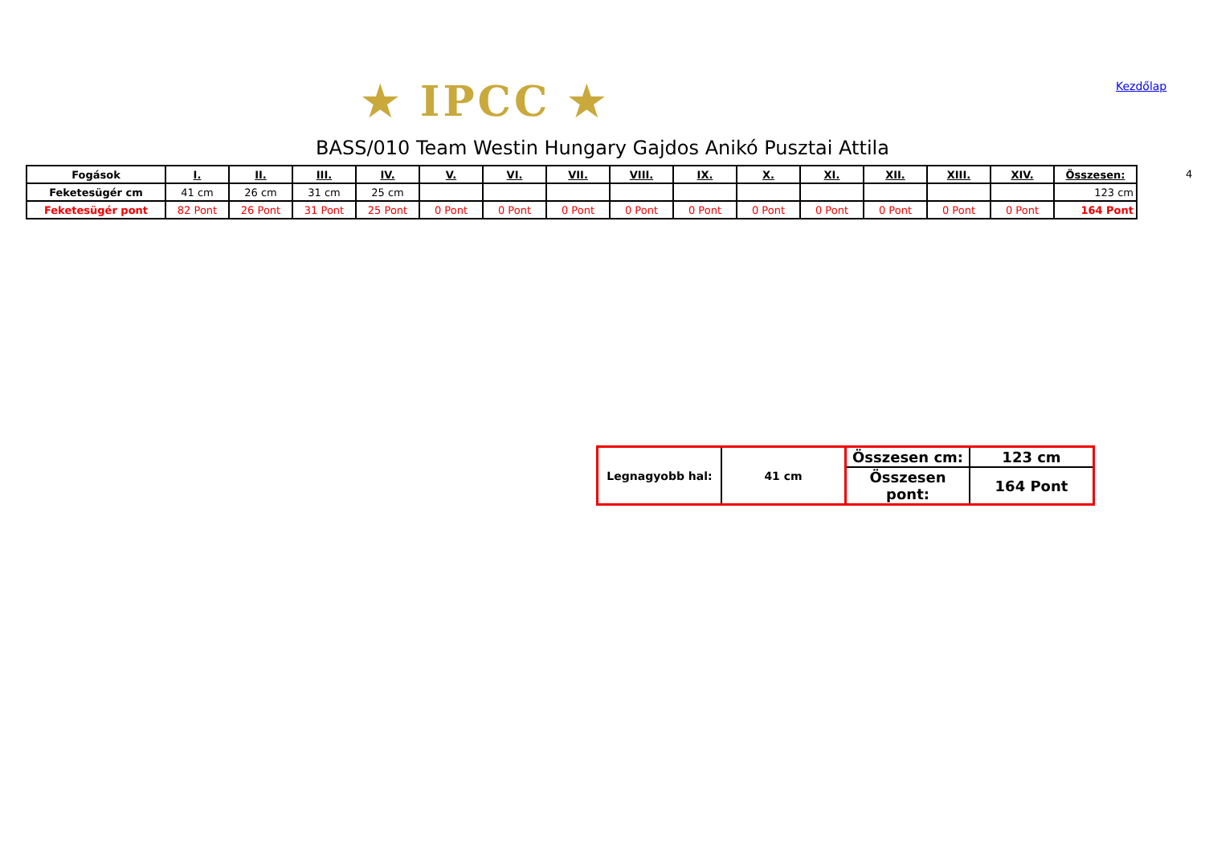★ IPCC ★ Kezdőlap
BASS/010 Team Westin Hungary Gajdos Anikó Pusztai Attila
| Fogások | I. | II. | III. | IV. | V. | VI. | VII. | VIII. | IX. | X. | XI. | XII. | XIII. | XIV. | Összesen: |
| --- | --- | --- | --- | --- | --- | --- | --- | --- | --- | --- | --- | --- | --- | --- | --- |
| Feketesügér cm | 41 cm | 26 cm | 31 cm | 25 cm | | | | | | | | | | | 123 cm |
| Feketesügér pont | 82 Pont | 26 Pont | 31 Pont | 25 Pont | 0 Pont | 0 Pont | 0 Pont | 0 Pont | 0 Pont | 0 Pont | 0 Pont | 0 Pont | 0 Pont | 0 Pont | 164 Pont |
4
| Legnagyobb hal: | 41 cm | Összesen cm: | 123 cm |
| | | Összesen pont: | 164 Pont |